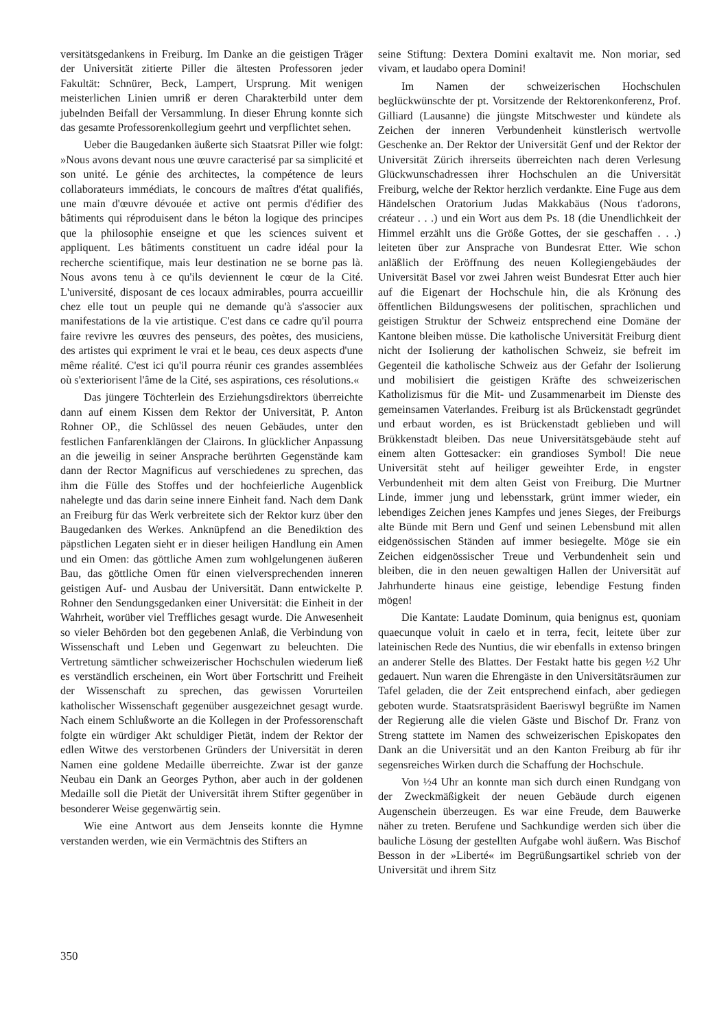versitätsgedankens in Freiburg. Im Danke an die geistigen Träger der Universität zitierte Piller die ältesten Professoren jeder Fakultät: Schnürer, Beck, Lampert, Ursprung. Mit wenigen meisterlichen Linien umriß er deren Charakterbild unter dem jubelnden Beifall der Versammlung. In dieser Ehrung konnte sich das gesamte Professorenkollegium geehrt und verpflichtet sehen.
Ueber die Baugedanken äußerte sich Staatsrat Piller wie folgt: »Nous avons devant nous une œuvre caracterisé par sa simplicité et son unité. Le génie des architectes, la compétence de leurs collaborateurs immédiats, le concours de maîtres d'état qualifiés, une main d'œuvre dévouée et active ont permis d'édifier des bâtiments qui réproduisent dans le béton la logique des principes que la philosophie enseigne et que les sciences suivent et appliquent. Les bâtiments constituent un cadre idéal pour la recherche scientifique, mais leur destination ne se borne pas là. Nous avons tenu à ce qu'ils deviennent le cœur de la Cité. L'université, disposant de ces locaux admirables, pourra accueillir chez elle tout un peuple qui ne demande qu'à s'associer aux manifestations de la vie artistique. C'est dans ce cadre qu'il pourra faire revivre les œuvres des penseurs, des poètes, des musiciens, des artistes qui expriment le vrai et le beau, ces deux aspects d'une même réalité. C'est ici qu'il pourra réunir ces grandes assemblées où s'exteriorisent l'âme de la Cité, ses aspirations, ces résolutions.«
Das jüngere Töchterlein des Erziehungsdirektors überreichte dann auf einem Kissen dem Rektor der Universität, P. Anton Rohner OP., die Schlüssel des neuen Gebäudes, unter den festlichen Fanfarenklängen der Clairons. In glücklicher Anpassung an die jeweilig in seiner Ansprache berührten Gegenstände kam dann der Rector Magnificus auf verschiedenes zu sprechen, das ihm die Fülle des Stoffes und der hochfeierliche Augenblick nahelegte und das darin seine innere Einheit fand. Nach dem Dank an Freiburg für das Werk verbreitete sich der Rektor kurz über den Baugedanken des Werkes. Anknüpfend an die Benediktion des päpstlichen Legaten sieht er in dieser heiligen Handlung ein Amen und ein Omen: das göttliche Amen zum wohlgelungenen äußeren Bau, das göttliche Omen für einen vielversprechenden inneren geistigen Auf- und Ausbau der Universität. Dann entwickelte P. Rohner den Sendungsgedanken einer Universität: die Einheit in der Wahrheit, worüber viel Treffliches gesagt wurde. Die Anwesenheit so vieler Behörden bot den gegebenen Anlaß, die Verbindung von Wissenschaft und Leben und Gegenwart zu beleuchten. Die Vertretung sämtlicher schweizerischer Hochschulen wiederum ließ es verständlich erscheinen, ein Wort über Fortschritt und Freiheit der Wissenschaft zu sprechen, das gewissen Vorurteilen katholischer Wissenschaft gegenüber ausgezeichnet gesagt wurde. Nach einem Schlußworte an die Kollegen in der Professorenschaft folgte ein würdiger Akt schuldiger Pietät, indem der Rektor der edlen Witwe des verstorbenen Gründers der Universität in deren Namen eine goldene Medaille überreichte. Zwar ist der ganze Neubau ein Dank an Georges Python, aber auch in der goldenen Medaille soll die Pietät der Universität ihrem Stifter gegenüber in besonderer Weise gegenwärtig sein.
Wie eine Antwort aus dem Jenseits konnte die Hymne verstanden werden, wie ein Vermächtnis des Stifters an
seine Stiftung: Dextera Domini exaltavit me. Non moriar, sed vivam, et laudabo opera Domini!
Im Namen der schweizerischen Hochschulen beglückwünschte der pt. Vorsitzende der Rektorenkonferenz, Prof. Gilliard (Lausanne) die jüngste Mitschwester und kündete als Zeichen der inneren Verbundenheit künstlerisch wertvolle Geschenke an. Der Rektor der Universität Genf und der Rektor der Universität Zürich ihrerseits überreichten nach deren Verlesung Glückwunschadressen ihrer Hochschulen an die Universität Freiburg, welche der Rektor herzlich verdankte. Eine Fuge aus dem Händelschen Oratorium Judas Makkabäus (Nous t'adorons, créateur . . .) und ein Wort aus dem Ps. 18 (die Unendlichkeit der Himmel erzählt uns die Größe Gottes, der sie geschaffen . . .) leiteten über zur Ansprache von Bundesrat Etter. Wie schon anläßlich der Eröffnung des neuen Kollegiengebäudes der Universität Basel vor zwei Jahren weist Bundesrat Etter auch hier auf die Eigenart der Hochschule hin, die als Krönung des öffentlichen Bildungswesens der politischen, sprachlichen und geistigen Struktur der Schweiz entsprechend eine Domäne der Kantone bleiben müsse. Die katholische Universität Freiburg dient nicht der Isolierung der katholischen Schweiz, sie befreit im Gegenteil die katholische Schweiz aus der Gefahr der Isolierung und mobilisiert die geistigen Kräfte des schweizerischen Katholizismus für die Mit- und Zusammenarbeit im Dienste des gemeinsamen Vaterlandes. Freiburg ist als Brückenstadt gegründet und erbaut worden, es ist Brückenstadt geblieben und will Brükkenstadt bleiben. Das neue Universitätsgebäude steht auf einem alten Gottesacker: ein grandioses Symbol! Die neue Universität steht auf heiliger geweihter Erde, in engster Verbundenheit mit dem alten Geist von Freiburg. Die Murtner Linde, immer jung und lebensstark, grünt immer wieder, ein lebendiges Zeichen jenes Kampfes und jenes Sieges, der Freiburgs alte Bünde mit Bern und Genf und seinen Lebensbund mit allen eidgenössischen Ständen auf immer besiegelte. Möge sie ein Zeichen eidgenössischer Treue und Verbundenheit sein und bleiben, die in den neuen gewaltigen Hallen der Universität auf Jahrhunderte hinaus eine geistige, lebendige Festung finden mögen!
Die Kantate: Laudate Dominum, quia benignus est, quoniam quaecunque voluit in caelo et in terra, fecit, leitete über zur lateinischen Rede des Nuntius, die wir ebenfalls in extenso bringen an anderer Stelle des Blattes. Der Festakt hatte bis gegen ½2 Uhr gedauert. Nun waren die Ehrengäste in den Universitätsräumen zur Tafel geladen, die der Zeit entsprechend einfach, aber gediegen geboten wurde. Staatsratspräsident Baeriswyl begrüßte im Namen der Regierung alle die vielen Gäste und Bischof Dr. Franz von Streng stattete im Namen des schweizerischen Episkopates den Dank an die Universität und an den Kanton Freiburg ab für ihr segensreiches Wirken durch die Schaffung der Hochschule.
Von ½4 Uhr an konnte man sich durch einen Rundgang von der Zweckmäßigkeit der neuen Gebäude durch eigenen Augenschein überzeugen. Es war eine Freude, dem Bauwerke näher zu treten. Berufene und Sachkundige werden sich über die bauliche Lösung der gestellten Aufgabe wohl äußern. Was Bischof Besson in der »Liberté« im Begrüßungsartikel schrieb von der Universität und ihrem Sitz
350